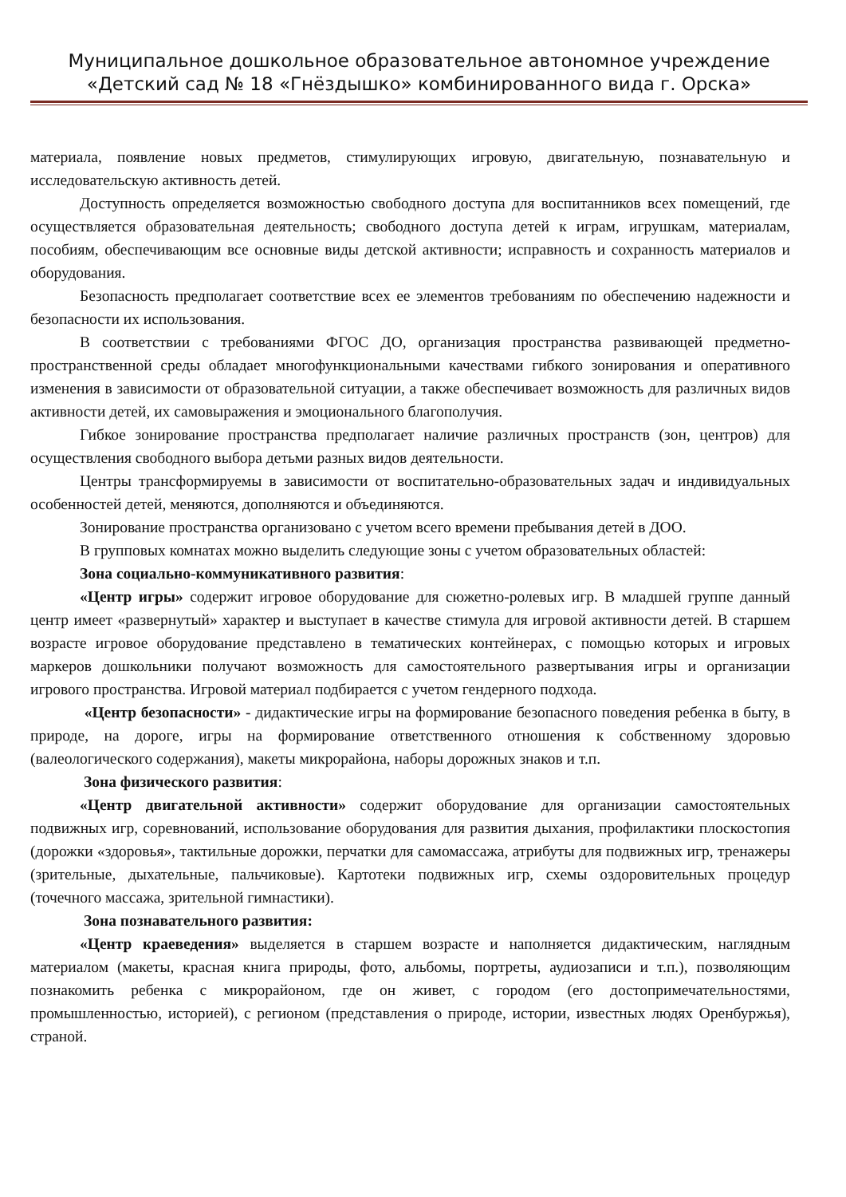Муниципальное дошкольное образовательное автономное учреждение
«Детский сад № 18 «Гнёздышко» комбинированного вида г. Орска»
материала, появление новых предметов, стимулирующих игровую, двигательную, познавательную и исследовательскую активность детей.
Доступность определяется возможностью свободного доступа для воспитанников всех помещений, где осуществляется образовательная деятельность; свободного доступа детей к играм, игрушкам, материалам, пособиям, обеспечивающим все основные виды детской активности; исправность и сохранность материалов и оборудования.
Безопасность предполагает соответствие всех ее элементов требованиям по обеспечению надежности и безопасности их использования.
В соответствии с требованиями ФГОС ДО, организация пространства развивающей предметно-пространственной среды обладает многофункциональными качествами гибкого зонирования и оперативного изменения в зависимости от образовательной ситуации, а также обеспечивает возможность для различных видов активности детей, их самовыражения и эмоционального благополучия.
Гибкое зонирование пространства предполагает наличие различных пространств (зон, центров) для осуществления свободного выбора детьми разных видов деятельности.
Центры трансформируемы в зависимости от воспитательно-образовательных задач и индивидуальных особенностей детей, меняются, дополняются и объединяются.
Зонирование пространства организовано с учетом всего времени пребывания детей в ДОО.
В групповых комнатах можно выделить следующие зоны с учетом образовательных областей:
Зона социально-коммуникативного развития:
«Центр игры» содержит игровое оборудование для сюжетно-ролевых игр. В младшей группе данный центр имеет «развернутый» характер и выступает в качестве стимула для игровой активности детей. В старшем возрасте игровое оборудование представлено в тематических контейнерах, с помощью которых и игровых маркеров дошкольники получают возможность для самостоятельного развертывания игры и организации игрового пространства. Игровой материал подбирается с учетом гендерного подхода.
«Центр безопасности» - дидактические игры на формирование безопасного поведения ребенка в быту, в природе, на дороге, игры на формирование ответственного отношения к собственному здоровью (валеологического содержания), макеты микрорайона, наборы дорожных знаков и т.п.
Зона физического развития:
«Центр двигательной активности» содержит оборудование для организации самостоятельных подвижных игр, соревнований, использование оборудования для развития дыхания, профилактики плоскостопия (дорожки «здоровья», тактильные дорожки, перчатки для самомассажа, атрибуты для подвижных игр, тренажеры (зрительные, дыхательные, пальчиковые). Картотеки подвижных игр, схемы оздоровительных процедур (точечного массажа, зрительной гимнастики).
Зона познавательного развития:
«Центр краеведения» выделяется в старшем возрасте и наполняется дидактическим, наглядным материалом (макеты, красная книга природы, фото, альбомы, портреты, аудиозаписи и т.п.), позволяющим познакомить ребенка с микрорайоном, где он живет, с городом (его достопримечательностями, промышленностью, историей), с регионом (представления о природе, истории, известных людях Оренбуржья), страной.